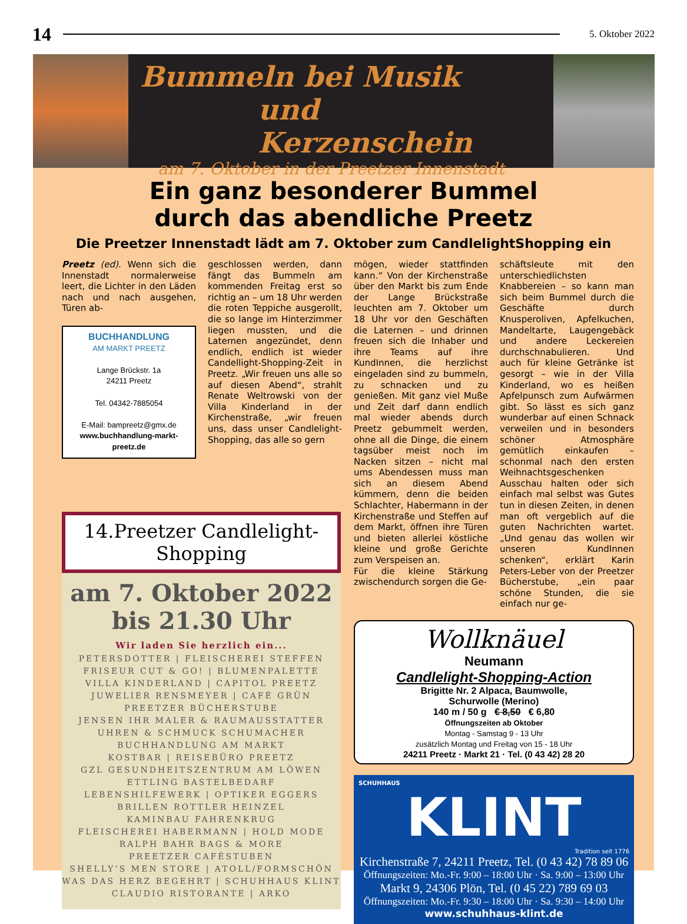14 5. Oktober 2022
Bummeln bei Musik
und Kerzenschein
am 7. Oktober in der Preetzer Innenstadt
Ein ganz besonderer Bummel
durch das abendliche Preetz
Die Preetzer Innenstadt lädt am 7. Oktober zum CandlelightShopping ein
Preetz (ed). Wenn sich die Innenstadt normalerweise leert, die Lichter in den Läden nach und nach ausgehen, Türen ab-
BUCHHANDLUNG
AM MARKT PREETZ
Lange Brückstr. 1a
24211 Preetz
Tel. 04342-7885054
E-Mail: bampreetz@gmx.de
www.buchhandlung-markt-preetz.de
geschlossen werden, dann fängt das Bummeln am kommenden Freitag erst so richtig an – um 18 Uhr werden die roten Teppiche ausgerollt, die so lange im Hinterzimmer liegen mussten, und die Laternen angezündet, denn endlich, endlich ist wieder Candellight-Shopping-Zeit in Preetz. „Wir freuen uns alle so auf diesen Abend“, strahlt Renate Weltrowski von der Villa Kinderland in der Kirchenstraße, „wir freuen uns, dass unser Candlelight-Shopping, das alle so gern
14.Preetzer Candlelight-Shopping
am 7. Oktober 2022
bis 21.30 Uhr
Wir laden Sie herzlich ein...
PETERSDOTTER | FLEISCHEREI STEFFEN
FRISEUR CUT & GO! | BLUMENPALETTE
VILLA KINDERLAND | CAPITOL PREETZ
JUWELIER RENSMEYER | CAFÉ GRÜN
PREETZER BÜCHERSTUBE
JENSEN IHR MALER & RAUMAUSSTATTER
UHREN & SCHMUCK SCHUMACHER
BUCHHANDLUNG AM MARKT
KOSTBAR | REISEBÜRO PREETZ
GZL GESUNDHEITSZENTRUM AM LÖWEN
ETTLING BASTELBEDARF
LEBENSHILFEWERK | OPTIKER EGGERS
BRILLEN ROTTLER HEINZEL
KAMINBAU FAHRENKRUG
FLEISCHEREI HABERMANN | HOLD MODE
RALPH BAHR BAGS & MORE
PREETZER CAFÉSTUBEN
SHELLY‘S MEN STORE | ATOLL/FORMSCHÖN
WAS DAS HERZ BEGEHRT | SCHUHHAUS KLINT
CLAUDIO RISTORANTE | ARKO
mögen, wieder stattfinden kann.“ Von der Kirchenstraße über den Markt bis zum Ende der Lange Brückstraße leuchten am 7. Oktober um 18 Uhr vor den Geschäften die Laternen – und drinnen freuen sich die Inhaber und ihre Teams auf ihre KundInnen, die herzlichst eingeladen sind zu bummeln, zu schnacken und zu genießen. Mit ganz viel Muße und Zeit darf dann endlich mal wieder abends durch Preetz gebummelt werden, ohne all die Dinge, die einem tagsüber meist noch im Nacken sitzen – nicht mal ums Abendessen muss man sich an diesem Abend kümmern, denn die beiden Schlachter, Habermann in der Kirchenstraße und Steffen auf dem Markt, öffnen ihre Türen und bieten allerlei köstliche kleine und große Gerichte zum Verspeisen an.
Für die kleine Stärkung zwischendurch sorgen die Ge-
schäftsleute mit den unterschiedlichsten Knabbereien – so kann man sich beim Bummel durch die Geschäfte durch Knusperoliven, Apfelkuchen, Mandeltarte, Laugengebäck und andere Leckereien durchschnabulieren. Und auch für kleine Getränke ist gesorgt – wie in der Villa Kinderland, wo es heißen Apfelpunsch zum Aufwärmen gibt. So lässt es sich ganz wunderbar auf einen Schnack verweilen und in besonders schöner Atmosphäre gemütlich einkaufen – schonmal nach den ersten Weihnachtsgeschenken Ausschau halten oder sich einfach mal selbst was Gutes tun in diesen Zeiten, in denen man oft vergeblich auf die guten Nachrichten wartet. „Und genau das wollen wir unseren KundInnen schenken“, erklärt Karin Peters-Leber von der Preetzer Bücherstube, „ein paar schöne Stunden, die sie einfach nur ge-
Wollknäuel
Neumann
Candlelight-Shopping-Action
Brigitte Nr. 2 Alpaca, Baumwolle,
Schurwolle (Merino)
140 m / 50 g € 8,50 € 6,80
Öffnungszeiten ab Oktober
Montag - Samstag 9 - 13 Uhr
zusätzlich Montag und Freitag von 15 - 18 Uhr
24211 Preetz · Markt 21 · Tel. (0 43 42) 28 20
SCHUHHAUS
KLINT
Tradition seit 1776
Kirchenstraße 7, 24211 Preetz, Tel. (0 43 42) 78 89 06
Öffnungszeiten: Mo.-Fr. 9:00 – 18:00 Uhr · Sa. 9:00 – 13:00 Uhr
Markt 9, 24306 Plön, Tel. (0 45 22) 789 69 03
Öffnungszeiten: Mo.-Fr. 9:30 – 18:00 Uhr · Sa. 9:30 – 14:00 Uhr
www.schuhhaus-klint.de